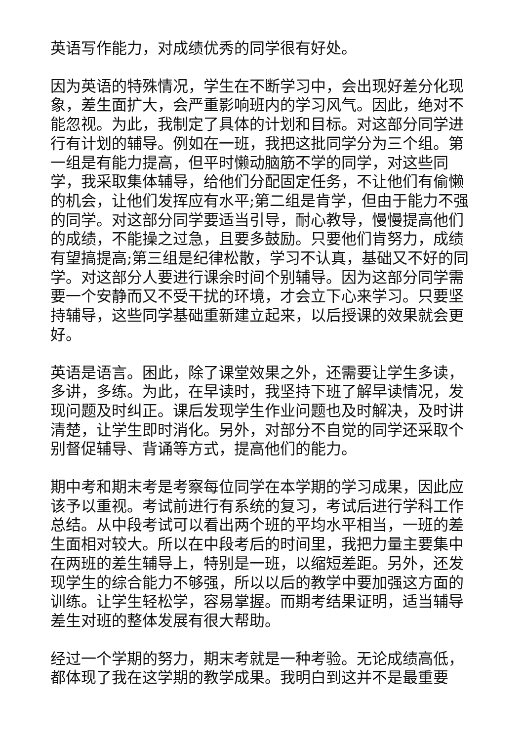英语写作能力，对成绩优秀的同学很有好处。
因为英语的特殊情况，学生在不断学习中，会出现好差分化现象，差生面扩大，会严重影响班内的学习风气。因此，绝对不能忽视。为此，我制定了具体的计划和目标。对这部分同学进行有计划的辅导。例如在一班，我把这批同学分为三个组。第一组是有能力提高，但平时懒动脑筋不学的同学，对这些同学，我采取集体辅导，给他们分配固定任务，不让他们有偷懒的机会，让他们发挥应有水平;第二组是肯学，但由于能力不强的同学。对这部分同学要适当引导，耐心教导，慢慢提高他们的成绩，不能操之过急，且要多鼓励。只要他们肯努力，成绩有望搞提高;第三组是纪律松散，学习不认真，基础又不好的同学。对这部分人要进行课余时间个别辅导。因为这部分同学需要一个安静而又不受干扰的环境，才会立下心来学习。只要坚持辅导，这些同学基础重新建立起来，以后授课的效果就会更好。
英语是语言。困此，除了课堂效果之外，还需要让学生多读，多讲，多练。为此，在早读时，我坚持下班了解早读情况，发现问题及时纠正。课后发现学生作业问题也及时解决，及时讲清楚，让学生即时消化。另外，对部分不自觉的同学还采取个别督促辅导、背诵等方式，提高他们的能力。
期中考和期末考是考察每位同学在本学期的学习成果，因此应该予以重视。考试前进行有系统的复习，考试后进行学科工作总结。从中段考试可以看出两个班的平均水平相当，一班的差生面相对较大。所以在中段考后的时间里，我把力量主要集中在两班的差生辅导上，特别是一班，以缩短差距。另外，还发现学生的综合能力不够强，所以以后的教学中要加强这方面的训练。让学生轻松学，容易掌握。而期考结果证明，适当辅导差生对班的整体发展有很大帮助。
经过一个学期的努力，期末考就是一种考验。无论成绩高低，都体现了我在这学期的教学成果。我明白到这并不是最重要